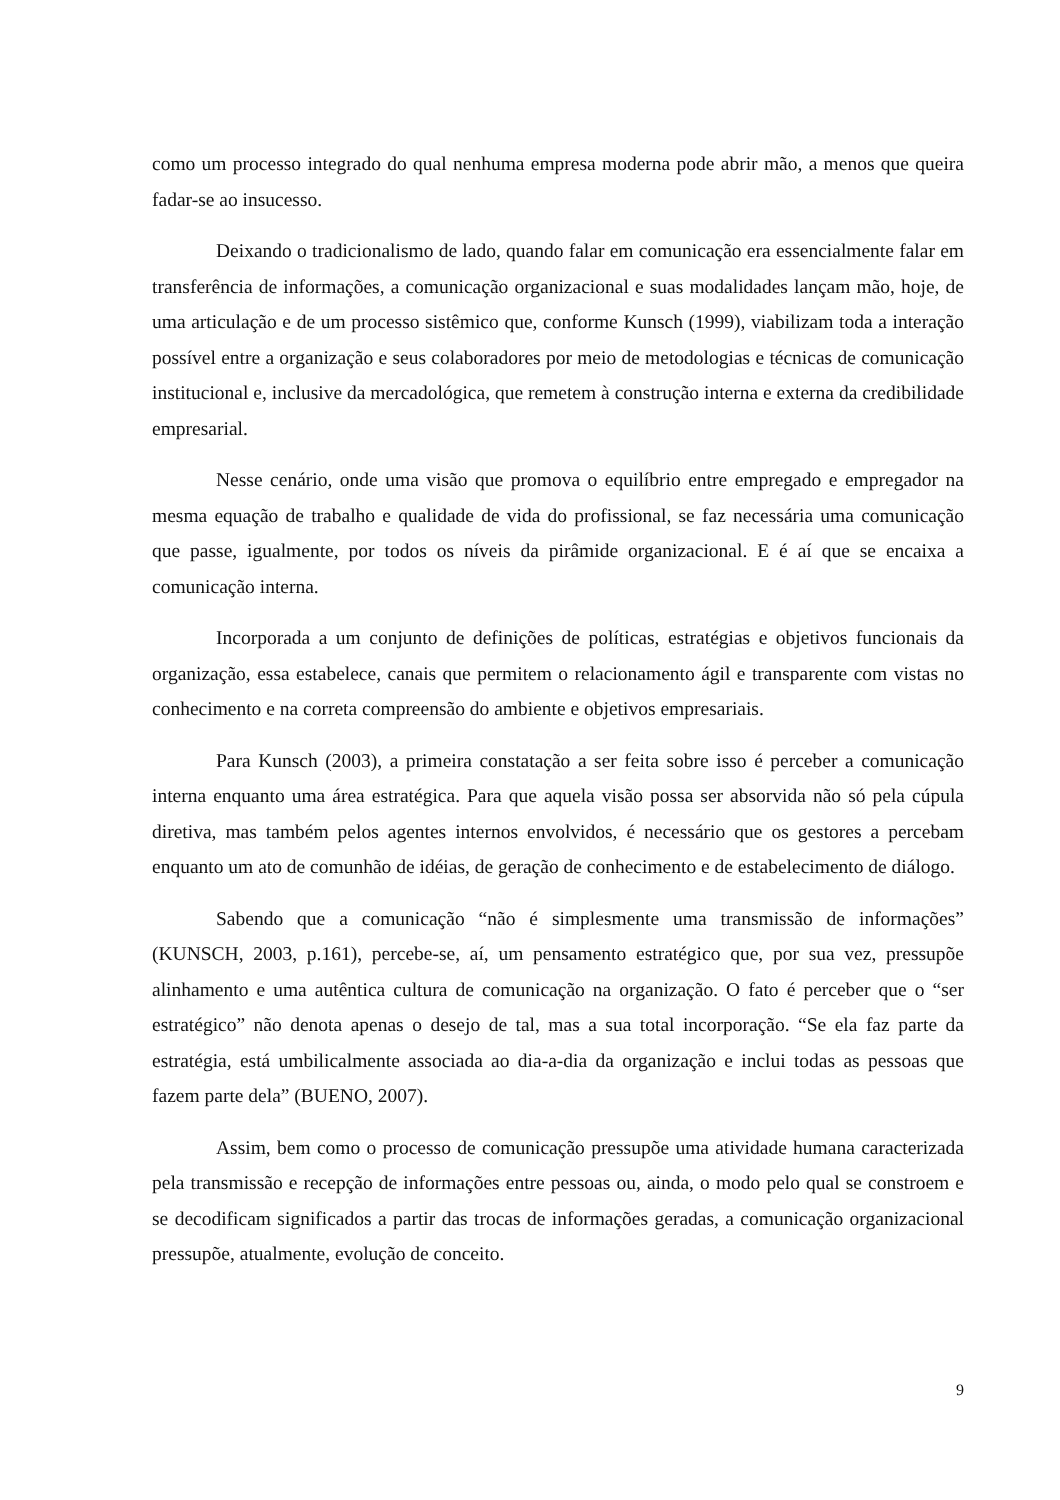como um processo integrado do qual nenhuma empresa moderna pode abrir mão, a menos que queira fadar-se ao insucesso.
Deixando o tradicionalismo de lado, quando falar em comunicação era essencialmente falar em transferência de informações, a comunicação organizacional e suas modalidades lançam mão, hoje, de uma articulação e de um processo sistêmico que, conforme Kunsch (1999), viabilizam toda a interação possível entre a organização e seus colaboradores por meio de metodologias e técnicas de comunicação institucional e, inclusive da mercadológica, que remetem à construção interna e externa da credibilidade empresarial.
Nesse cenário, onde uma visão que promova o equilíbrio entre empregado e empregador na mesma equação de trabalho e qualidade de vida do profissional, se faz necessária uma comunicação que passe, igualmente, por todos os níveis da pirâmide organizacional. E é aí que se encaixa a comunicação interna.
Incorporada a um conjunto de definições de políticas, estratégias e objetivos funcionais da organização, essa estabelece, canais que permitem o relacionamento ágil e transparente com vistas no conhecimento e na correta compreensão do ambiente e objetivos empresariais.
Para Kunsch (2003), a primeira constatação a ser feita sobre isso é perceber a comunicação interna enquanto uma área estratégica. Para que aquela visão possa ser absorvida não só pela cúpula diretiva, mas também pelos agentes internos envolvidos, é necessário que os gestores a percebam enquanto um ato de comunhão de idéias, de geração de conhecimento e de estabelecimento de diálogo.
Sabendo que a comunicação “não é simplesmente uma transmissão de informações” (KUNSCH, 2003, p.161), percebe-se, aí, um pensamento estratégico que, por sua vez, pressupõe alinhamento e uma autêntica cultura de comunicação na organização. O fato é perceber que o “ser estratégico” não denota apenas o desejo de tal, mas a sua total incorporação. “Se ela faz parte da estratégia, está umbilicalmente associada ao dia-a-dia da organização e inclui todas as pessoas que fazem parte dela” (BUENO, 2007).
Assim, bem como o processo de comunicação pressupõe uma atividade humana caracterizada pela transmissão e recepção de informações entre pessoas ou, ainda, o modo pelo qual se constroem e se decodificam significados a partir das trocas de informações geradas, a comunicação organizacional pressupõe, atualmente, evolução de conceito.
9